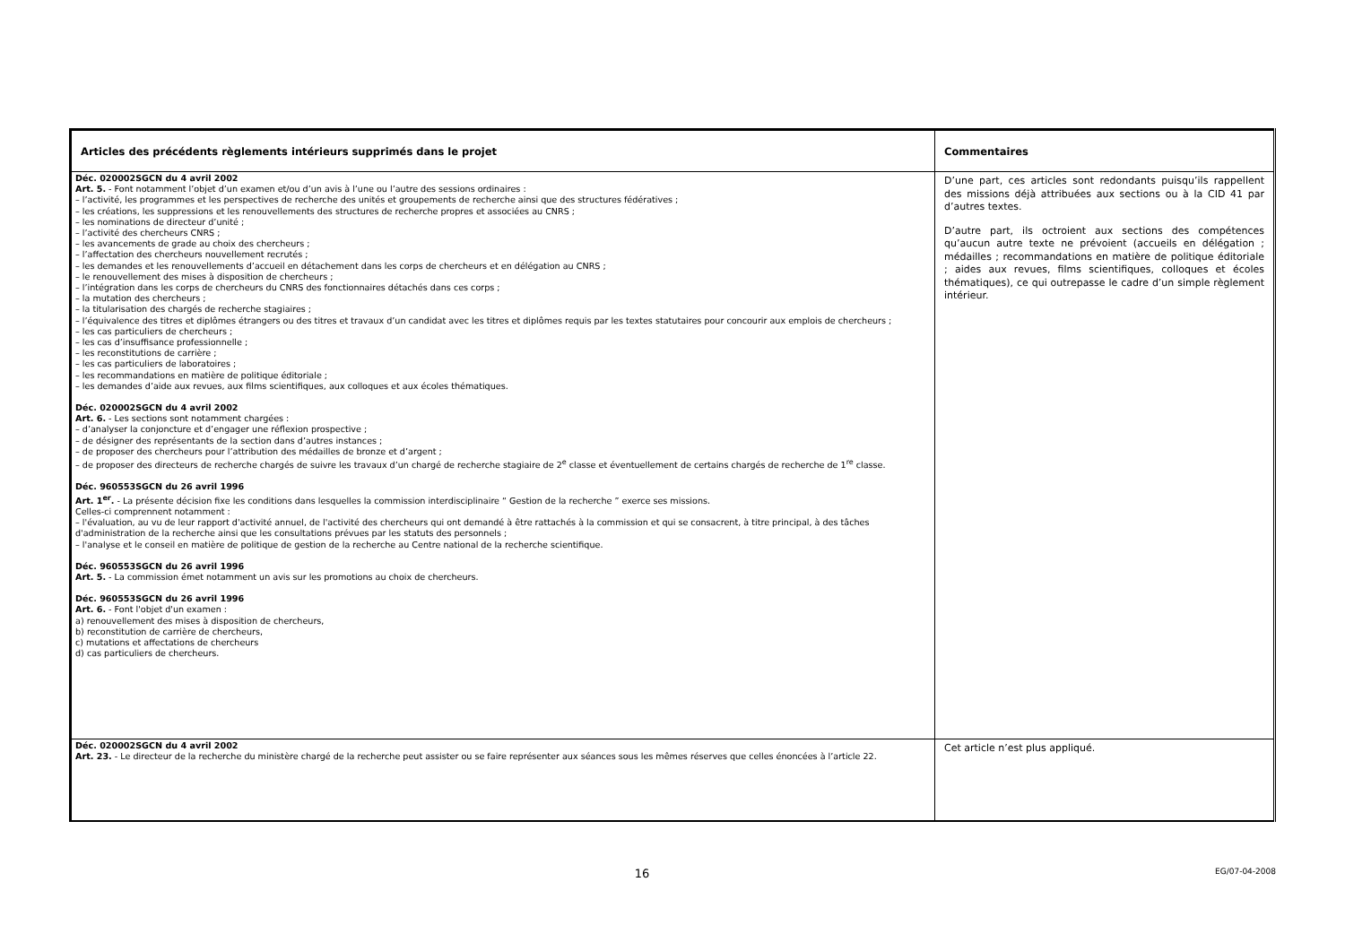| Articles des précédents règlements intérieurs supprimés dans le projet | Commentaires |
| --- | --- |
| Déc. 020002SGCN du 4 avril 2002 Art. 5. - Font notamment l’objet d’un examen et/ou d’un avis à l’une ou l’autre des sessions ordinaires : – l’activité, les programmes et les perspectives de recherche des unités et groupements de recherche ainsi que des structures fédératives ; – les créations, les suppressions et les renouvellements des structures de recherche propres et associées au CNRS ; – les nominations de directeur d’unité ; – l’activité des chercheurs CNRS ; – les avancements de grade au choix des chercheurs ; – l’affectation des chercheurs nouvellement recrutés ; – les demandes et les renouvellements d’accueil en détachement dans les corps de chercheurs et en délégation au CNRS ; – le renouvellement des mises à disposition de chercheurs ; – l’intégration dans les corps de chercheurs du CNRS des fonctionnaires détachés dans ces corps ; – la mutation des chercheurs ; – la titularisation des chargés de recherche stagiaires ; – l’équivalence des titres et diplômes étrangers ou des titres et travaux d’un candidat avec les titres et diplômes requis par les textes statutaires pour concourir aux emplois de chercheurs ; – les cas particuliers de chercheurs ; – les cas d’insuffisance professionnelle ; – les reconstitutions de carrière ; – les cas particuliers de laboratoires ; – les recommandations en matière de politique éditoriale ; – les demandes d’aide aux revues, aux films scientifiques, aux colloques et aux écoles thématiques. Déc. 020002SGCN du 4 avril 2002 Art. 6. - Les sections sont notamment chargées : – d’analyser la conjoncture et d’engager une réflexion prospective ; – de désigner des représentants de la section dans d’autres instances ; – de proposer des chercheurs pour l’attribution des médailles de bronze et d’argent ; – de proposer des directeurs de recherche chargés de suivre les travaux d’un chargé de recherche stagiaire de 2<sup>e</sup> classe et éventuellement de certains chargés de recherche de 1<sup>re</sup> classe. Déc. 960553SGCN du 26 avril 1996 Art. 1<sup>er</sup>. - La présente décision fixe les conditions dans lesquelles la commission interdisciplinaire “ Gestion de la recherche ” exerce ses missions. Celles-ci comprennent notamment : – l'évaluation, au vu de leur rapport d'activité annuel, de l'activité des chercheurs qui ont demandé à être rattachés à la commission et qui se consacrent, à titre principal, à des tâches d'administration de la recherche ainsi que les consultations prévues par les statuts des personnels ; – l'analyse et le conseil en matière de politique de gestion de la recherche au Centre national de la recherche scientifique. Déc. 960553SGCN du 26 avril 1996 Art. 5. - La commission émet notamment un avis sur les promotions au choix de chercheurs. Déc. 960553SGCN du 26 avril 1996 Art. 6. - Font l'objet d'un examen : a) renouvellement des mises à disposition de chercheurs, b) reconstitution de carrière de chercheurs, c) mutations et affectations de chercheurs d) cas particuliers de chercheurs. | D’une part, ces articles sont redondants puisqu’ils rappellent des missions déjà attribuées aux sections ou à la CID 41 par d’autres textes. D’autre part, ils octroient aux sections des compétences qu’aucun autre texte ne prévoient (accueils en délégation ; médailles ; recommandations en matière de politique éditoriale ; aides aux revues, films scientifiques, colloques et écoles thématiques), ce qui outrepasse le cadre d’un simple règlement intérieur. |
| Déc. 020002SGCN du 4 avril 2002 Art. 23. - Le directeur de la recherche du ministère chargé de la recherche peut assister ou se faire représenter aux séances sous les mêmes réserves que celles énoncées à l’article 22. | Cet article n’est plus appliqué. |
16 EG/07-04-2008